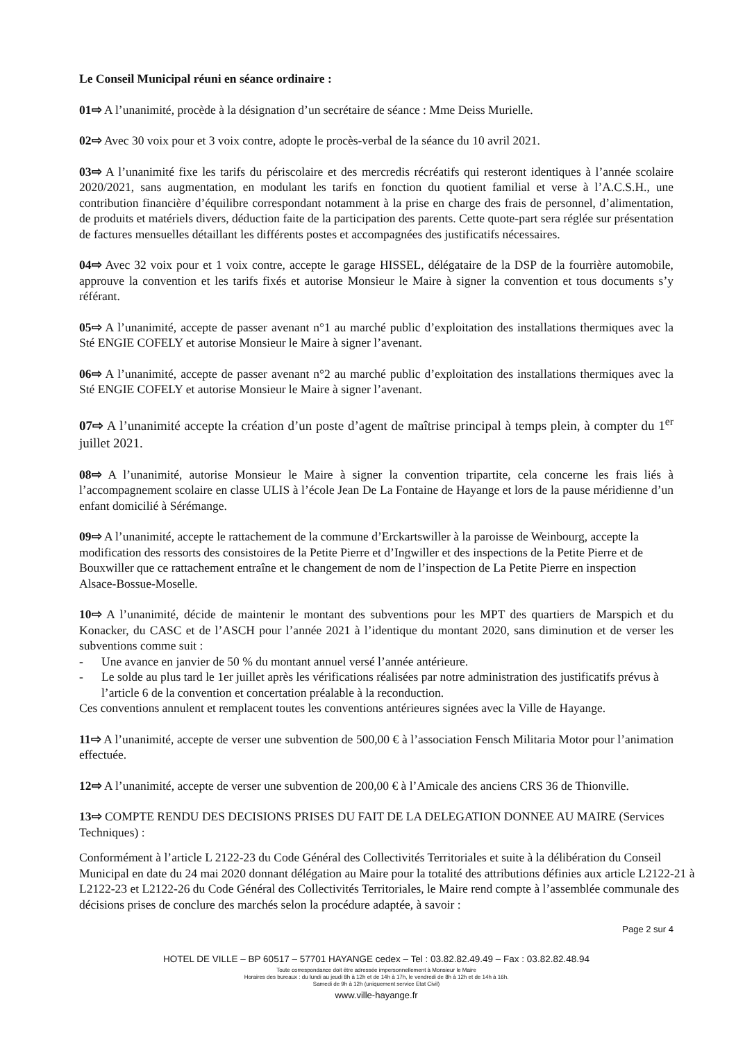Le Conseil Municipal réuni en séance ordinaire :
01⇨ A l’unanimité, procède à la désignation d’un secrétaire de séance : Mme Deiss Murielle.
02⇨ Avec 30 voix pour et 3 voix contre, adopte le procès-verbal de la séance du 10 avril 2021.
03⇨ A l’unanimité fixe les tarifs du périscolaire et des mercredis récréatifs qui resteront identiques à l’année scolaire 2020/2021, sans augmentation, en modulant les tarifs en fonction du quotient familial et verse à l’A.C.S.H., une contribution financière d’équilibre correspondant notamment à la prise en charge des frais de personnel, d’alimentation, de produits et matériels divers, déduction faite de la participation des parents. Cette quote-part sera réglée sur présentation de factures mensuelles détaillant les différents postes et accompagnées des justificatifs nécessaires.
04⇨ Avec 32 voix pour et 1 voix contre, accepte le garage HISSEL, délégataire de la DSP de la fourrière automobile, approuve la convention et les tarifs fixés et autorise Monsieur le Maire à signer la convention et tous documents s’y référant.
05⇨ A l’unanimité, accepte de passer avenant n°1 au marché public d’exploitation des installations thermiques avec la Sté ENGIE COFELY et autorise Monsieur le Maire à signer l’avenant.
06⇨ A l’unanimité, accepte de passer avenant n°2 au marché public d’exploitation des installations thermiques avec la Sté ENGIE COFELY et autorise Monsieur le Maire à signer l’avenant.
07⇨ A l’unanimité accepte la création d’un poste d’agent de maîtrise principal à temps plein, à compter du 1<sup>er</sup> juillet 2021.
08⇨ A l’unanimité, autorise Monsieur le Maire à signer la convention tripartite, cela concerne les frais liés à l’accompagnement scolaire en classe ULIS à l’école Jean De La Fontaine de Hayange et lors de la pause méridienne d’un enfant domicilié à Sérémange.
09⇨ A l’unanimité, accepte le rattachement de la commune d’Erckartswiller à la paroisse de Weinbourg, accepte la modification des ressorts des consistoires de la Petite Pierre et d’Ingwiller et des inspections de la Petite Pierre et de Bouxwiller que ce rattachement entraîne et le changement de nom de l’inspection de La Petite Pierre en inspection Alsace-Bossue-Moselle.
10⇨ A l’unanimité, décide de maintenir le montant des subventions pour les MPT des quartiers de Marspich et du Konacker, du CASC et de l’ASCH pour l’année 2021 à l’identique du montant 2020, sans diminution et de verser les subventions comme suit :
- Une avance en janvier de 50 % du montant annuel versé l’année antérieure.
- Le solde au plus tard le 1er juillet après les vérifications réalisées par notre administration des justificatifs prévus à l’article 6 de la convention et concertation préalable à la reconduction.
Ces conventions annulent et remplacent toutes les conventions antérieures signées avec la Ville de Hayange.
11⇨ A l’unanimité, accepte de verser une subvention de 500,00 € à l’association Fensch Militaria Motor pour l’animation effectuée.
12⇨ A l’unanimité, accepte de verser une subvention de 200,00 € à l’Amicale des anciens CRS 36 de Thionville.
13⇨ COMPTE RENDU DES DECISIONS PRISES DU FAIT DE LA DELEGATION DONNEE AU MAIRE (Services Techniques) :
Conformément à l’article L 2122-23 du Code Général des Collectivités Territoriales et suite à la délibération du Conseil Municipal en date du 24 mai 2020 donnant délégation au Maire pour la totalité des attributions définies aux article L2122-21 à L2122-23 et L2122-26 du Code Général des Collectivités Territoriales, le Maire rend compte à l’assemblée communale des décisions prises de conclure des marchés selon la procédure adaptée, à savoir :
Page 2 sur 4
HOTEL DE VILLE – BP 60517 – 57701 HAYANGE cedex – Tel : 03.82.82.49.49 – Fax : 03.82.82.48.94
Toute correspondance doit être adressée impersonnellement à Monsieur le Maire
Horaires des bureaux : du lundi au jeudi 8h à 12h et de 14h à 17h, le vendredi de 8h à 12h et de 14h à 16h.
Samedi de 9h à 12h (uniquement service Etat Civil)
www.ville-hayange.fr